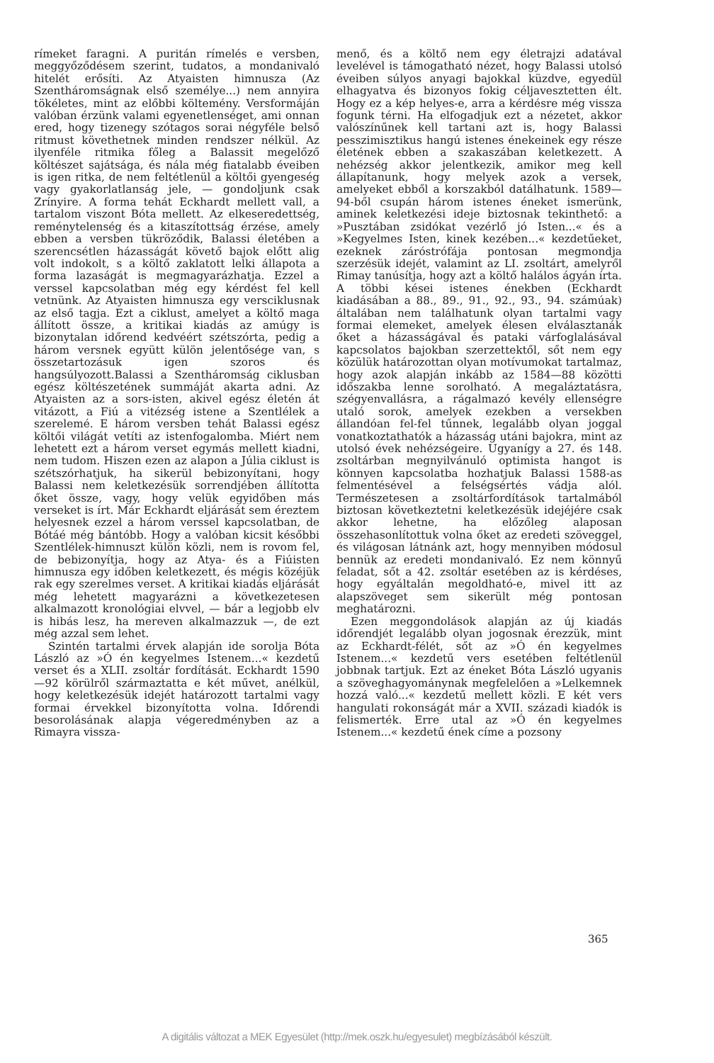rímeket faragni. A puritán rímelés e versben, meggyőződésem szerint, tudatos, a mondanivaló hitelét erősíti. Az Atyaisten himnusza (Az Szentháromságnak első személye...) nem annyira tökéletes, mint az előbbi költemény. Versformáján valóban érzünk valami egyenetlenséget, ami onnan ered, hogy tizenegy szótagos sorai négyféle belső ritmust követhetnek minden rendszer nélkül. Az ilyenféle ritmika főleg a Balassit megelőző költészet sajátsága, és nála még fiatalabb éveiben is igen ritka, de nem feltétlenül a költői gyengeség vagy gyakorlatlanság jele, — gondoljunk csak Zrínyire. A forma tehát Eckhardt mellett vall, a tartalom viszont Bóta mellett. Az elkeseredettség, reménytelenség és a kitaszítottság érzése, amely ebben a versben tükröződik, Balassi életében a szerencsétlen házasságát követő bajok előtt alig volt indokolt, s a költő zaklatott lelki állapota a forma lazaságát is megmagyarázhatja. Ezzel a verssel kapcsolatban még egy kérdést fel kell vetnünk. Az Atyaisten himnusza egy versciklusnak az első tagja. Ezt a ciklust, amelyet a költő maga állított össze, a kritikai kiadás az amúgy is bizonytalan időrend kedvéért szétszórta, pedig a három versnek együtt külön jelentősége van, s összetartozásuk igen szoros és hangsúlyozott.Balassi a Szentháromság ciklusban egész költészetének summáját akarta adni. Az Atyaisten az a sors-isten, akivel egész életén át vitázott, a Fiú a vitézség istene a Szentlélek a szerelemé. E három versben tehát Balassi egész költői világát vetíti az istenfogalomba. Miért nem lehetett ezt a három verset egymás mellett kiadni, nem tudom. Hiszen ezen az alapon a Júlia ciklust is szétszórhatjuk, ha sikerül bebizonyítani, hogy Balassi nem keletkezésük sorrendjében állította őket össze, vagy, hogy velük egyidőben más verseket is írt. Már Eckhardt eljárását sem éreztem helyesnek ezzel a három verssel kapcsolatban, de Bótáé még bántóbb. Hogy a valóban kicsit későbbi Szentlélek-himnuszt külön közli, nem is rovom fel, de bebizonyítja, hogy az Atya- és a Fiúisten himnusza egy időben keletkezett, és mégis közéjük rak egy szerelmes verset. A kritikai kiadás eljárását még lehetett magyarázni a következetesen alkalmazott kronológiai elvvel, — bár a legjobb elv is hibás lesz, ha mereven alkalmazzuk —, de ezt még azzal sem lehet.
Szintén tartalmi érvek alapján ide sorolja Bóta László az »Ó én kegyelmes Istenem...« kezdetű verset és a XLII. zsoltár fordítását. Eckhardt 1590—92 körülről származtatta e két művet, anélkül, hogy keletkezésük idejét határozott tartalmi vagy formai érvekkel bizonyította volna. Időrendi besorolásának alapja végeredményben az a Rimayra vissza-
menő, és a költő nem egy életrajzi adatával levelével is támogatható nézet, hogy Balassi utolsó éveiben súlyos anyagi bajokkal küzdve, egyedül elhagyatva és bizonyos fokig céljavesztetten élt. Hogy ez a kép helyes-e, arra a kérdésre még vissza fogunk térni. Ha elfogadjuk ezt a nézetet, akkor valószínűnek kell tartani azt is, hogy Balassi pesszimisztikus hangú istenes énekeinek egy része életének ebben a szakaszában keletkezett. A nehézség akkor jelentkezik, amikor meg kell állapítanunk, hogy melyek azok a versek, amelyeket ebből a korszakból datálhatunk. 1589—94-ből csupán három istenes éneket ismerünk, aminek keletkezési ideje biztosnak tekinthető: a »Pusztában zsidókat vezérlő jó Isten...« és a »Kegyelmes Isten, kinek kezében...« kezdetűeket, ezeknek záróstrófája pontosan megmondja szerzésük idejét, valamint az LI. zsoltárt, amelyről Rimay tanúsítja, hogy azt a költő halálos ágyán írta. A többi kései istenes énekben (Eckhardt kiadásában a 88., 89., 91., 92., 93., 94. számúak) általában nem találhatunk olyan tartalmi vagy formai elemeket, amelyek élesen elválasztanák őket a házasságával és pataki várfoglalásával kapcsolatos bajokban szerzettektől, sőt nem egy közülük határozottan olyan motívumokat tartalmaz, hogy azok alapján inkább az 1584—88 közötti időszakba lenne sorolható. A megaláztatásra, szégyenvallásra, a rágalmazó kevély ellenségre utaló sorok, amelyek ezekben a versekben állandóan fel-fel tűnnek, legalább olyan joggal vonatkoztathatók a házasság utáni bajokra, mint az utolsó évek nehézségeire. Ugyanígy a 27. és 148. zsoltárban megnyilvánuló optimista hangot is könnyen kapcsolatba hozhatjuk Balassi 1588-as felmentésével a felségsértés vádja alól. Természetesen a zsoltárfordítások tartalmából biztosan következtetni keletkezésük idejéjére csak akkor lehetne, ha előzőleg alaposan összehasonlítottuk volna őket az eredeti szöveggel, és világosan látnánk azt, hogy mennyiben módosul bennük az eredeti mondanivaló. Ez nem könnyű feladat, sőt a 42. zsoltár esetében az is kérdéses, hogy egyáltalán megoldható-e, mivel itt az alapszöveget sem sikerült még pontosan meghatározni.
Ezen meggondolások alapján az új kiadás időrendjét legalább olyan jogosnak érezzük, mint az Eckhardt-félét, sőt az »Ó én kegyelmes Istenem...« kezdetű vers esetében feltétlenül jobbnak tartjuk. Ezt az éneket Bóta László ugyanis a szöveghagyománynak megfelelően a »Lelkemnek hozzá való...« kezdetű mellett közli. E két vers hangulati rokonságát már a XVII. századi kiadók is felismerték. Erre utal az »Ó én kegyelmes Istenem...« kezdetű ének címe a pozsony
365
A digitális változat a MEK Egyesület (http://mek.oszk.hu/egyesulet) megbízásából készült.